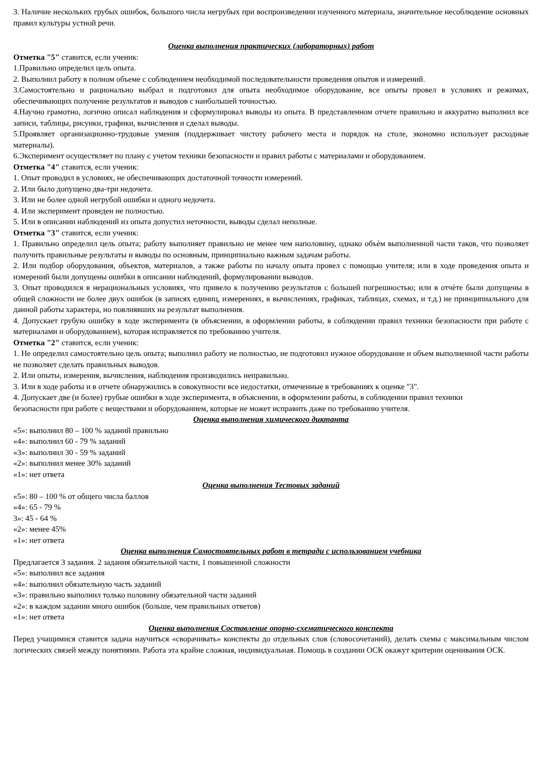3. Наличие нескольких грубых ошибок, большого числа негрубых при воспроизведении изученного материала, значительное несоблюдение основных правил культуры устной речи.
Оценка выполнения практических (лабораторных) работ
Отметка "5" ставится, если ученик:
1.Правильно определил цель опыта.
2. Выполнил работу в полном объеме с соблюдением необходимой последовательности проведения опытов и измерений.
3.Самостоятельно и рационально выбрал и подготовил для опыта необходимое оборудование, все опыты провел в условиях и режимах, обеспечивающих получение результатов и выводов с наибольшей точностью.
4.Научно грамотно, логично описал наблюдения и сформулировал выводы из опыта. В представленном отчете правильно и аккуратно выполнил все записи, таблицы, рисунки, графики, вычисления и сделал выводы.
5.Проявляет организационно-трудовые умения (поддерживает чистоту рабочего места и порядок на столе, экономно использует расходные материалы).
6.Эксперимент осуществляет по плану с учетом техники безопасности и правил работы с материалами и оборудованием.
Отметка "4" ставится, если ученик:
1. Опыт проводил в условиях, не обеспечивающих достаточной точности измерений.
2. Или было допущено два-три недочета.
3. Или не более одной негрубой ошибки и одного недочета.
4. Или эксперимент проведен не полностью.
5. Или в описании наблюдений из опыта допустил неточности, выводы сделал неполные.
Отметка "3" ставится, если ученик:
1. Правильно определил цель опыта; работу выполняет правильно не менее чем наполовину, однако объѐм выполненной части таков, что позволяет получить правильные результаты и выводы по основным, принципиально важным задачам работы.
2. Или подбор оборудования, объектов, материалов, а также работы по началу опыта провел с помощью учителя; или в ходе проведения опыта и измерений были допущены ошибки в описании наблюдений, формулировании выводов.
3. Опыт проводился в нерациональных условиях, что привело к получению результатов с большей погрешностью; или в отчѐте были допущены в общей сложности не более двух ошибок (в записях единиц, измерениях, в вычислениях, графиках, таблицах, схемах, и т.д.) не принципиального для данной работы характера, но повлиявших на результат выполнения.
4. Допускает грубую ошибку в ходе эксперимента (в объяснении, в оформлении работы, в соблюдении правил техники безопасности при работе с материалами и оборудованием), которая исправляется по требованию учителя.
Отметка "2" ставится, если ученик:
1. Не определил самостоятельно цель опыта; выполнил работу не полностью, не подготовил нужное оборудование и объем выполненной части работы не позволяет сделать правильных выводов.
2. Или опыты, измерения, вычисления, наблюдения производились неправильно.
3. Или в ходе работы и в отчете обнаружились в совокупности все недостатки, отмеченные в требованиях к оценке "3".
4. Допускает две (и более) грубые ошибки в ходе эксперимента, в объяснении, в оформлении работы, в соблюдении правил техники
безопасности при работе с веществами и оборудованием, которые не может исправить даже по требованию учителя.
Оценка выполнения химического диктанта
«5»: выполнил 80 – 100 % заданий правильно
«4»: выполнил 60 - 79 % заданий
«3»: выполнил 30 - 59 % заданий
«2»: выполнил менее 30% заданий
«1»: нет ответа
Оценка выполнения Тестовых заданий
«5»: 80 – 100 % от общего числа баллов
«4»: 65 - 79 %
3»: 45 - 64 %
«2»: менее 45%
«1»: нет ответа
Оценка выполнения Самостоятельных работ в тетради с использованием учебника
Предлагается 3 задания. 2 задания обязательной части, 1 повышенной сложности
«5»: выполнил все задания
«4»: выполнил обязательную часть заданий
«3»: правильно выполнил только половину обязательной части заданий
«2»: в каждом задании много ошибок (больше, чем правильных ответов)
«1»: нет ответа
Оценка выполнения Составление опорно-схематического конспекта
Перед учащимися ставится задача научиться «сворачивать» конспекты до отдельных слов (словосочетаний), делать схемы с максимальным числом логических связей между понятиями. Работа эта крайне сложная, индивидуальная. Помощь в создании ОСК окажут критерии оценивания ОСК.